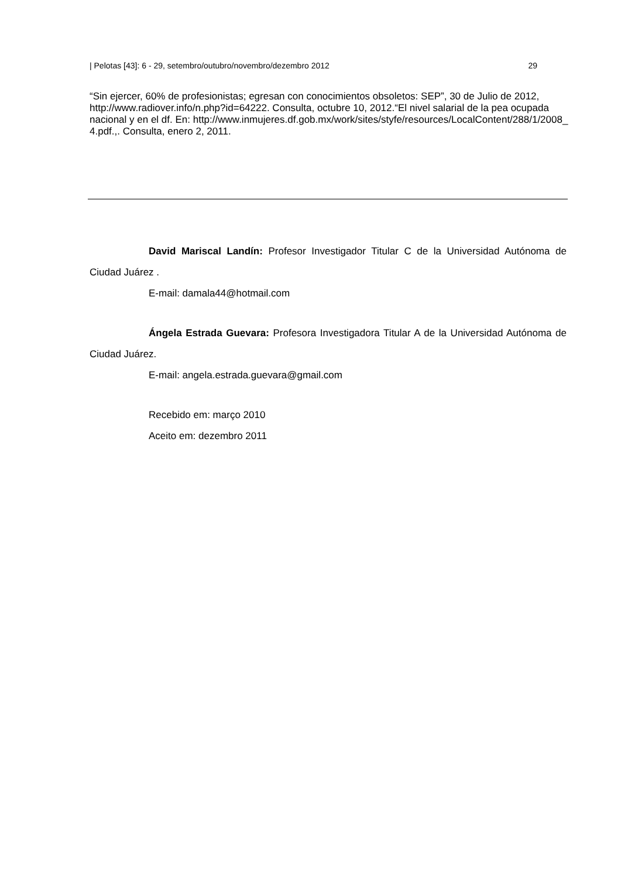| Pelotas [43]: 6 - 29, setembro/outubro/novembro/dezembro 2012 29
“Sin ejercer, 60% de profesionistas; egresan con conocimientos obsoletos: SEP”, 30 de Julio de 2012, http://www.radiover.info/n.php?id=64222. Consulta, octubre 10, 2012.“El nivel salarial de la pea ocupada nacional y en el df. En: http://www.inmujeres.df.gob.mx/work/sites/styfe/resources/LocalContent/288/1/2008_ 4.pdf.,. Consulta, enero 2, 2011.
David Mariscal Landín: Profesor Investigador Titular C de la Universidad Autónoma de Ciudad Juárez .
E-mail: damala44@hotmail.com
Ángela Estrada Guevara: Profesora Investigadora Titular A de la Universidad Autónoma de Ciudad Juárez.
E-mail: angela.estrada.guevara@gmail.com
Recebido em: março 2010
Aceito em: dezembro 2011